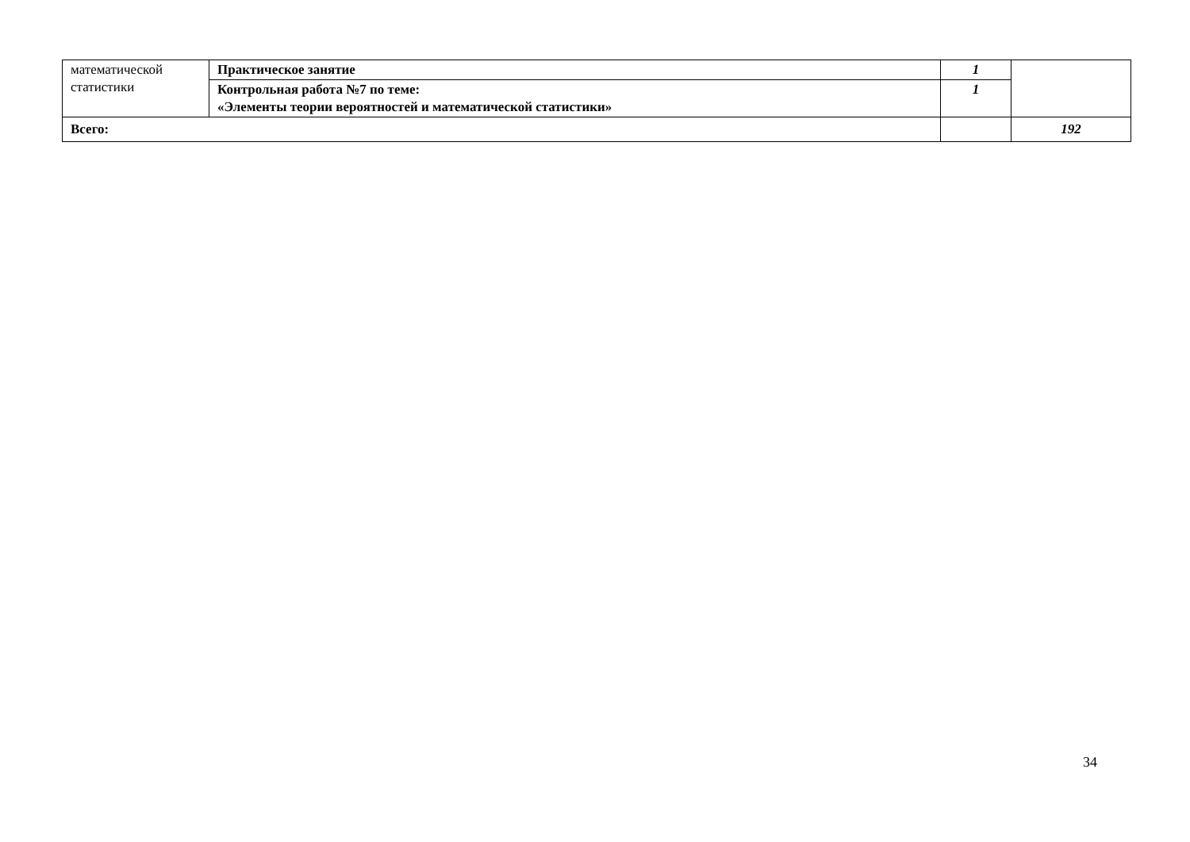| математической статистики | Практическое занятие | 1 | |
| | Контрольная работа №7 по теме: «Элементы теории вероятностей и математической статистики» | 1 | |
| Всего: | | | 192 |
34